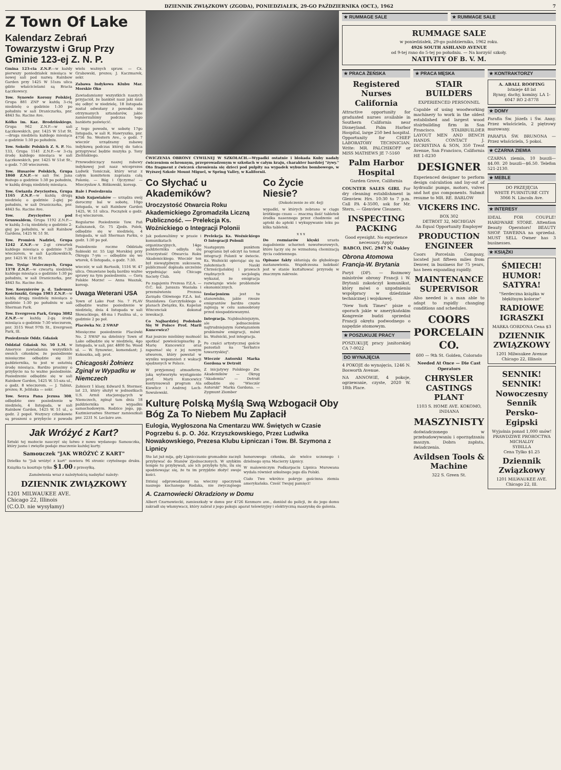DZIENNIK ZWIĄZKOWY (ZGODA), PONIEDZIAŁEK, 29-GO PAŹDZIERNIKA (OCT.), 1962 7
Z Town Of Lake
Kalendarz Zebrań Towarzystw i Grup Przy Gminie 123-ej Z. N. P.
Gmina 123-cia Z.N.P.—w każdy pierwszy poniedziałek miesiąca w nowej sali pod nazwą Rainbow Garden przy 1425 W 51sza ulica gdzie właścicielami są Bracia Łączkowscy.
Tow. Synowie Korony Polskiej, Grupa 881 ZNP w każdą 3-cią niedzielę o godzinie 1:30 po południu w sali Draniczarka, pnr. 4843 So. Racine Ave.
Kółko im. Kaz. Brodzińskiego, Grupa 962 Z.N.P.—w sali Łączkowskich, pnr. 1425 W 51st St.—druga niedziela każdego miesiąca o godzinie 1:30 po południu.
Tow. Sokolic Polskich Z. S. P. No. 133, Grupa 1141 Z.N.P.—w 3-cią środę każdego miesiąca w sali Łączkowskich, pnr. 1425 W 51st St., o godz. 7:30 wieczorem.
Tow. Husarów Polskich, Grupa 1860 Z.N.P.—w sali Św. Jana Bożego o godzinie 1:30 po południu, w każdą drugą niedzielę miesiąca.
Tow. Gwiazda Zwycięstwa, Grupa 1165 Z.N.P.—w każdą drugą niedzielę o godzinie 2-giej po południu, w sali Draniczarka, pnr. 4843 So. Racine Ave.
Tow. Zwycięstwo pod Grunwaldem, Grupa 1192 Z.N.P.—w każdą 3-cią niedzielę o godzinie 2-giej po południu, w sali Rainbow Gardens, 1425 W. 51 St.
Tow. Promień Nadziei, Grupa 1242 Z.N.P.—w 2-gi czwartek każdego miesiąca o godzinie 7:30 wieczorem, w sali Łączkowskich, pnr. 1425 W. 51st St.
Tow. Tysiąc Walecznych, Grupa 1378 Z.N.P.—w czwartą niedzielę każdego miesiąca o godzinie 1:30 po południu, w sali Draniczarka, pnr. 4843 So. Racine Ave.
Tow. Kosynierów p. d. Tadeusza Kościuszki, Grupa 1983 Z.N.P.—w każdą drugą niedzielę miesiąca o godzinie 1:30 po południu w sali Sherman Park.
Tow. Evergreen Park, Grupa 3082 Z.N.P.—w każdą 2-gą środę miesiąca o godzinie 7:30 wieczorem, pnr. 3515 West 97th St., Evergreen Park, Ill.
Posiedzenie Oddz. Gdańsk
Oddział Gdańsk Nr. 50 L.M. w Ameryce zawiadamia wszystkich swoich członków, że posiedzenie miesięczne odbędzie się 31 października, to jest w ostatnią środę miesiąca. Bardzo prosimy o przybycie na to ważne posiedzenie. Posiedzenie odbędzie się w sali Rainbow Garden, 1425 W. 51-sza ul., o godz. 8 wieczorem. — J. Tabisz, prezes; R. Jelińska — sekr.
Tow. Serca Pana Jezusa 308, odbędzie swe posiedzenie w niedzielę, 4 listopada, w sali Rainbow Garden, 1425 W. 51 ul., o godz. 2 popoł. Wszyscy członkowie są proszeni o przybycie z powodu wielu ważnych spraw. — Cz. Grabowski, prezes; J. Kaczmarek, sekr.
Zabawa Indykowa Klubu Mar. Morskie Oko
Zawiadamiamy wszystkich naszych przyjaciół, że bankiet nasz jaki miał się odbyć w niedzielę, 18 listopada został odwołany z powodu nie otrzymanych sztandarów, jakie zamierzaliśmy podczas tego bankietu poświęcić.
Z tego powodu, w sobotę 17go listopada, w sali R. Hawryszko, pnr. 4756 So. Western Ave., o godz. 7 wieczór urządzamy zabawę indykową podczas której do tańca przygrywać będzie muzyka p. Tony Zielińskiego.
Przewodniczący naszej zabawy indykowej jest nasz wiceprezes Ludwik Tomiczak, który wraz z całym komitetem zaprasza całą Polonię. — Bóg i Ojczyzna! — Mieczysław A. Bińkowski, koresp.
Bale i Posiedzenia
Klub Kujawiaków — urządza swój doroczny bal w sobotę, 10go listopada, w sali Rainbow Garden 1425, W. 51 ulica. Początek o godz. 8-ej wieczorem.
Regularne Posiedzenie Tow. Pań Kaliszanek, Gr. 75 Zjedn. Polek, odbędzie się w niedzielę, 4 listopada, w sali Sherman Parku, o godz. 1:30 po poł.
Posiedzenie roczne Oddziału Sobieski nr. 55 Ligi Morskiej przy Okręgu 7-ym — odbędzie się we wtorek, 6 listopada, o godz. 7:30.
wieczór, w sali Bartosik, 1516 W. 47 ulica. Omawiane będą bardzo ważne sprawy na tym posiedzeniu. — Gorą Polskie Morze! — Anna Waszak, koresp.
Uwaga Weterani USA
Town of Lake Post No. 7 PLAV odbędzie ważne posiedzenie w niedzielę, dnia 4 listopada w sali Słowackiego, 48-ma i Paulina ul., o godzinie 2 po poł.
Placówka Nr. 2 SWAP
Miesięczne posiedzenie Placówki No. 2 SWAP na dzielnicy Town of Lake odbędzie się w niedzielę, 4go listopada, w sali, pnr. 4800 So. Wood ul. — W. Synowiec, komendant; J. Kokoszka, adj. prot.
Chicagoski Żołnierz Zginął w Wypadku w Niemczech
Żołnierz 1 klasy, Edward S. Stermer, lat 23, który służył w jednostkach U.S. Armii stacjonujących w Niemczech, zginął tam dnia 18 października w wypadku samochodowym. Rodzice jego, pp. Kazimierostwo Stermer zamieszkali pnr. 2231 N. Leclaire ave.
Jak Wróżyć z Kart?
Sztuki tej możecie nauczyć się łatwo z nowo wydanego Samouczka, który jasno i zwięźle podaje znaczenie każdej karty.
Samouczek "JAK WRÓŻYĆ Z KART"
Dziełko to "Jak wróżyć z kart" zawiera 96 stronic czytelnego druku. Książka ta kosztuje tylko $1.00 z przesyłką.
Zamówienia wraz z należytością nadsyłać należy:
DZIENNIK ZWIĄZKOWY
1201 MILWAUKEE AVE.
Chicago 22, Illinois
(C.O.D. nie wysyłamy)
ĆWICZENIA OBRONY CYWILNEJ W SZKOŁACH.—Wypadki ostatnie i blokada Kuby nadały ćwiczeniom ochronnym, przeprowadzonym w szkołach w całym kraju, charakter bardziej "żywy." Oto fragment z ćwiczeń chronienia się dzieci pod pulpity na wypadek wybuchu bombowego, w Wyższej Szkole Mount Miguel, w Spring Valley, w Kalifornii.
Co Słychać u Akademików?
Uroczystość Otwarcia Roku Akademickiego Zgromadziła Liczną Publiczność. — Prelekcja Ks. Woźnickiego o Integracji Polonii
Jak podawaliśmy w prasie i komunikatach organizacyjnych, 14go października odbyła się Uroczystość Otwarcia Roku Akademickiego. Wieczór ten był niewątpliwym sukcesem, publiczność dopisała szczelnie wypełniając salę Chicago Society Club.
Po zagajeniu Prezesa P.Z.A. — O.C. kol. Janusza Wasiaka i przemówieniu Prezesa Zarządu Głównego P.Z.A. kol. Stanisława Garczyńskiego o planach Związku, Ks. Kapelan Wincenciak dokonał inwokacji.
Co Najbardziej Podobało Się W Polsce Prof. Marii Kuncewicz?
Raz jeszcze mieliśmy możność spotkać powieściopisarkę p. Marię Kuncewicz oraz zapoznać się z jej nowym utworem, który powstał w wyniku wspomnień z wakacji spędzonych w Polsce.
W przyjemnej atmosferze, jaką wytworzyło wystąpienie prof. Marii Kuncewicz kontynuowali program Ala Kiewlicz i Andrzej Lech-Sowulewski.
Prelekcja Ks. Woźnickiego O Integracji Polonii
Następnym punktem programu był odczyt na temat integracji Polonii w świecie. Ks. Woźnicki opierając się na założeniach Nauki Chrześcijańskiej i prawach rządzących socjologią wykazał, że emigracja rozwiązuje wiele problemów ekonomicznych.
Izolacjonizm jest to stanowisko, jakie rzesze emigrantów bardzo często zajmują w celu samoobrony przed niespodziewanymi.
Integracja. Najidealniejszym, ale jednocześnie najtrudniejszym rozwiązaniem problemów emigracji, mówi ks. Woźnicki, jest integracja.
Po części artystycznej goście pozostali na "herbatce towarzyskiej".
Wieczór Autorski Marka Gordona w Detroit
Z inicjatywy Polskiego Zw. Akademików — Okręg "Akademia" — Detroit odbędzie się "Wieczór Autorski" Marka Gordona. — Zygmunt Ziomber
Co Życie Niesie?
(Dokończenie ze str. 4ej)
wypadki, w których zebrano w ciągu krótkiego czasu — znaczną ilość tabletek środka nasennego przez chodzenie od apteki do apteki i wykupywanie leku po kilka tabletek.
x x x
Do rozmiarów klęski urasta zagadnienie schorzeń nowotworowych, które łączy się ze wzmożoną chemizacją życia codziennego.
Opisane fakty skłaniają do głębokiego zastanowienia. Współczesna ludzkość jest w stanie kształtować przyrodę w znacznym zakresie.
Kulturę Polską Myślą Swą Wzbogacił Oby Bóg Za To Niebem Mu Zapłacił
Eulogia, Wygłoszona Na Cmentarzu WW. Świętych w Czasie Pogrzebu ś. p. O. Józ. Krzyszkowskiego, Przez Ludwika Nowakowskiego, Prezesa Klubu Łipniczan i Tow. Bł. Szymona z Lipnicy
Sto lat już mija, gdy Lipnicczanie gromadnie zaczęli przybywać do Stanów Zjednoczonych. W szybkim tempie tu przybywali, ale ich przybyło tylu, ilu się spodziewając się, że tu im przyjdzie złożyć swoje kości.
Dzisiaj odprowadzamy na wieczny spoczynek naszego kochanego Rodaka, nie zwyczajnego honorowego członka, ale wielce uczonego i dzielnego syna Macierzy Lipnicy.
W malowniczym Podkarpaciu Lipnica Murowana wydała również szkolnego jego dla Polski.
Ciało Twe wkrótce pokryje gościnna ziemia amerykańska. Cześć Twojej pamięci!
A. Czarnowiecki Okradziony w Domu
Albert Czarnowiecki, zamieszkały w domu pnr 4726 Kenmore ave., doniósł do policji, że do jego domu zakradł się włamywacz, który zabrał z jego pokoju aparat telewizyjny i elektryczną maszynkę do golenia.
★ RUMMAGE SALE ★ RUMMAGE SALE
RUMMAGE SALE
w poniedziałek, 29-go października, 1962 roku.
4926 SOUTH ASHLAND AVENUE
od 9-tej rano do 5-tej po południu. — Na korzyść szkoły.
NATIVITY OF B. V. M.
★ PRACA ŻEŃSKA
Registered Nurses California
Attractive opportunity for graduated nurses available in Southern California near Disneyland. Palm Harbor Hospital, large 250 bed hospital. Opportunity for CHIEF LABORATORY TECHNICIAN. Write: MR. PALCHIKOFF or MISS MATHEWS JE 7-5160
Palm Harbor Hospital
Garden Grove, California
COUNTER SALES GIRL For dry cleaning establishment in Glenview. Hrs. 10:30 to 7 p.m. Call PA 4-3500, ask for Mr. Stern, — Glenview Cleaners.
INSPECTING PACKING
Good eyesight. No experience necessary. Apply
BABCO, INC. 2947 N. Oakley
Obrona Atomowa Francja-W. Brytania
Paryż (DP). — Rozmowy ministrów obrony Francji i W. Brytanii zakończył komunikat, który mówi o uzgodnieniu współpracy w dziedzinie technicznej i wojskowej.
"New York Times" pisze o oporach jakie w amerykańskim Kongresie budzi sprzedaż Francji okrętu podwodnego o napędzie atomowym.
★ POSZUKUJE PRACY
POSZUKUJĘ pracy janitorskiej CA 7-0022
DO WYNAJĘCIA
4 POKOJE do wynajęcia, 1246 N. Bosworth Avenue.
NA ANNOWIE, 4 pokoje, ogrzewanie, czyste, 2020 W. 18th Place.
★ PRACA MĘSKA
STAIR BUILDERS
EXPERIENCED PERSONNEL
Capable of using woodworking machinery to work in the oldest established and largest wood stairbuilding firm in San Francisco. STAIRBUILDER LAYOUT MEN AND BENCH HANDS. CONTACT J. DICRISTINA & SON, 350 Treat Avenue, San Francisco, California HE 1-8230
DESIGNER
Experienced designer to perform design calculation and lay-out of hydraulic pumps, motors, valves and hot gas components. Submit resume to MR. RE. BARLOW
VICKERS INC.
BOX 302
DETROIT 32, MICHIGAN
An Equal Opportunity Employer
PRODUCTION ENGINEER
Coors Porcelain Company, located just fifteen miles from Denver, in business for 75 years, has been expanding rapidly.
MAINTENANCE SUPERVISOR
Also needed is a man able to adapt to rapidly changing conditions and schedules.
COORS PORCELAIN CO.
600 — 9th St. Golden, Colorado
Needed At Once — Die Cast Operators
CHRYSLER CASTINGS PLANT
1103 S. HOME AVE. KOKOMO, INDIANA
MASZYNISTY
doświadczonego w przebudowywaniu i oporządzaniu maszyn. Dobra zapłata, świadczenia.
Avildsen Tools & Machine
322 S. Green St.
★ KONTRAKTORZY
A. ABALL ROOFING
Istnieje 48 lat
Rynny, dachy, kominy. LA 1-6047 RO 2-8778
★ DOMY
Parafia Św. Józefa i Św. Anny. Przez właściciela, 2 piętrowy murowany.
PARAFIA ŚW. BRUNONA — Przez właściciela, 5 pokoi.
★ CZARNA ZIEMIA
CZARNA ziemia, 10 buszli—$4.00. 20 buszli—$6.50. Telefon 521-2130.
★ MEBLE
DO PRZEJĘCIA
WHITE FURNITURE CITY
3066 N. Lincoln Ave.
★ INTERESY
IDEAL FOR COUPLE! HARDWARE STORE. Attention Beauty Operators! BEAUTY SHOP. TAWERNA na sprzedaż. MUST SELL Owner has 3 businesses.
★ KSIĄŻKI
ŚMIECH! HUMOR! SATYRA!
"Serdeczna książka w błękitnym kolorze"
RADIOWE IGRASZKI
MARKA GORDONA Cena $3
DZIENNIK ZWIĄZKOWY
1201 Milwaukee Avenue Chicago 22, Illinois
SENNIK! SENNIK! Nowoczesny Sennik Persko-Egipski
Wyjaśnia ponad 1,000 snów!
PRAWDZIWE PROROCTWA MICHALDY
SYBILLA
Cena Tylko $1.25
Dziennik Związkowy
1201 MILWAUKEE AVE. Chicago 22, Ill.